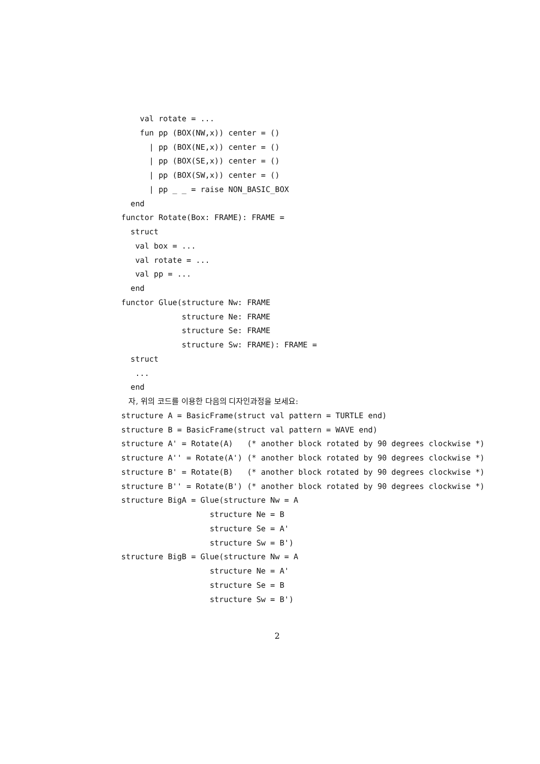val rotate = ...
    fun pp (BOX(NW,x)) center = ()
      | pp (BOX(NE,x)) center = ()
      | pp (BOX(SE,x)) center = ()
      | pp (BOX(SW,x)) center = ()
      | pp _ _ = raise NON_BASIC_BOX
  end
functor Rotate(Box: FRAME): FRAME =
  struct
   val box = ...
   val rotate = ...
   val pp = ...
  end
functor Glue(structure Nw: FRAME
             structure Ne: FRAME
             structure Se: FRAME
             structure Sw: FRAME): FRAME =
  struct
   ...
  end
   자, 위의 코드를 이용한 다음의 디자인과정을 보세요:
structure A = BasicFrame(struct val pattern = TURTLE end)
structure B = BasicFrame(struct val pattern = WAVE end)
structure A' = Rotate(A)   (* another block rotated by 90 degrees clockwise *)
structure A'' = Rotate(A') (* another block rotated by 90 degrees clockwise *)
structure B' = Rotate(B)   (* another block rotated by 90 degrees clockwise *)
structure B'' = Rotate(B') (* another block rotated by 90 degrees clockwise *)
structure BigA = Glue(structure Nw = A
                   structure Ne = B
                   structure Se = A'
                   structure Sw = B')
structure BigB = Glue(structure Nw = A
                   structure Ne = A'
                   structure Se = B
                   structure Sw = B')
2